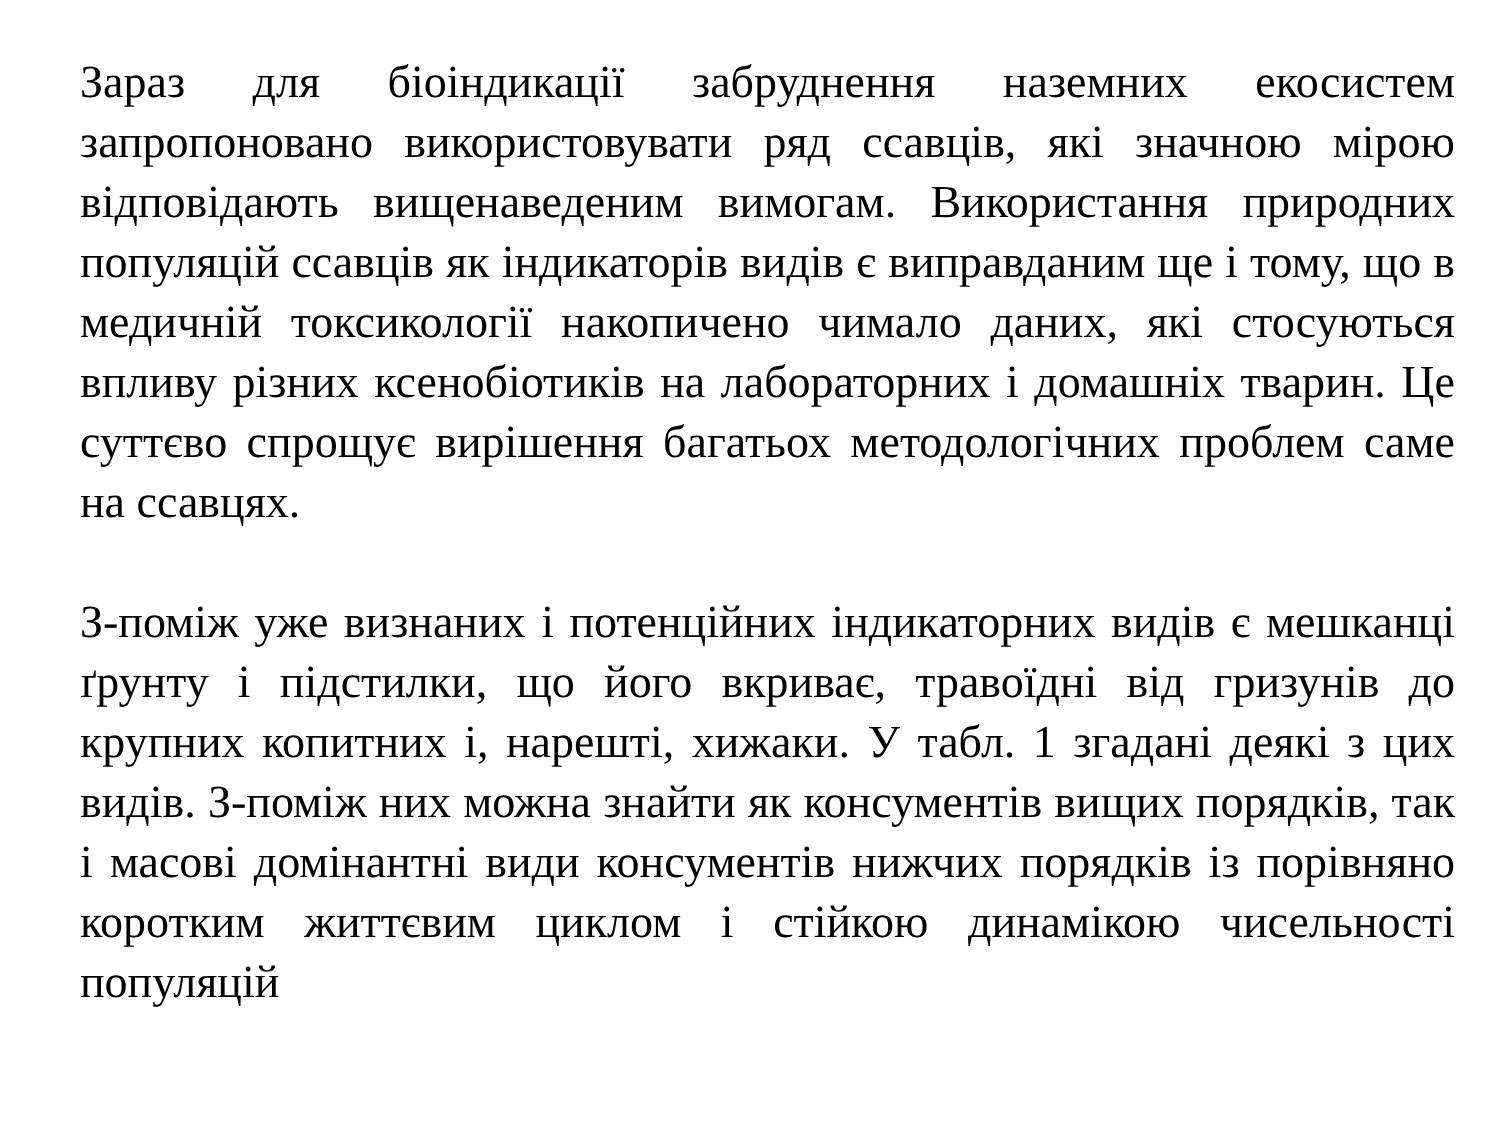Зараз для біоіндикації забруднення наземних екосистем запропоновано використовувати ряд ссавців, які значною мірою відповідають вищенаведеним вимогам. Використання природних популяцій ссавців як індикаторів видів є виправданим ще і тому, що в медичній токсикології накопичено чимало даних, які стосуються впливу різних ксенобіотиків на лабораторних і домашніх тварин. Це суттєво спрощує вирішення багатьох методологічних проблем саме на ссавцях.
З-поміж уже визнаних і потенційних індикаторних видів є мешканці ґрунту і підстилки, що його вкриває, травоїдні від гризунів до крупних копитних і, нарешті, хижаки. У табл. 1 згадані деякі з цих видів. З-поміж них можна знайти як консументів вищих порядків, так і масові домінантні види консументів нижчих порядків із порівняно коротким життєвим циклом і стійкою динамікою чисельності популяцій